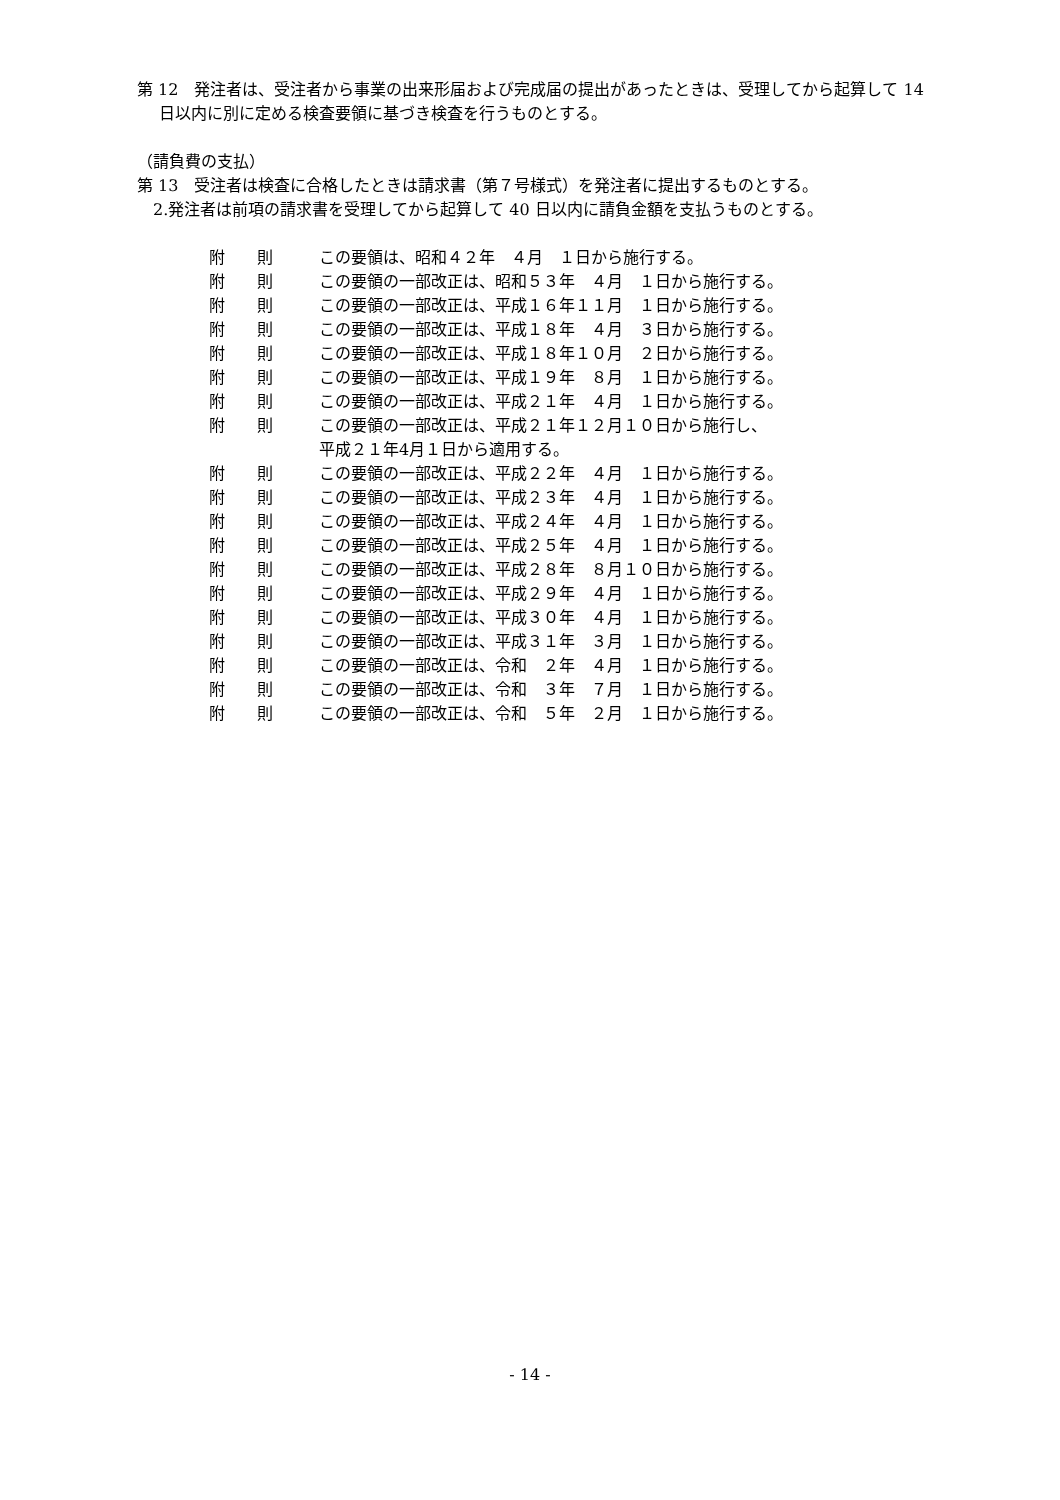第 12　発注者は、受注者から事業の出来形届および完成届の提出があったときは、受理してから起算して 14 日以内に別に定める検査要領に基づき検査を行うものとする。
（請負費の支払）
第 13　受注者は検査に合格したときは請求書（第７号様式）を発注者に提出するものとする。
　2.発注者は前項の請求書を受理してから起算して 40 日以内に請負金額を支払うものとする。
附　　則 この要領は、昭和４２年　４月　１日から施行する。
附　　則 この要領の一部改正は、昭和５３年　４月　１日から施行する。
附　　則 この要領の一部改正は、平成１６年１１月　１日から施行する。
附　　則 この要領の一部改正は、平成１８年　４月　３日から施行する。
附　　則 この要領の一部改正は、平成１８年１０月　２日から施行する。
附　　則 この要領の一部改正は、平成１９年　８月　１日から施行する。
附　　則 この要領の一部改正は、平成２１年　４月　１日から施行する。
附　　則 この要領の一部改正は、平成２１年１２月１０日から施行し、
平成２１年4月１日から適用する。
附　　則 この要領の一部改正は、平成２２年　４月　１日から施行する。
附　　則 この要領の一部改正は、平成２３年　４月　１日から施行する。
附　　則 この要領の一部改正は、平成２４年　４月　１日から施行する。
附　　則 この要領の一部改正は、平成２５年　４月　１日から施行する。
附　　則 この要領の一部改正は、平成２８年　８月１０日から施行する。
附　　則 この要領の一部改正は、平成２９年　４月　１日から施行する。
附　　則 この要領の一部改正は、平成３０年　４月　１日から施行する。
附　　則 この要領の一部改正は、平成３１年　３月　１日から施行する。
附　　則 この要領の一部改正は、令和　２年　４月　１日から施行する。
附　　則 この要領の一部改正は、令和　３年　７月　１日から施行する。
附　　則 この要領の一部改正は、令和　５年　２月　１日から施行する。
- 14 -